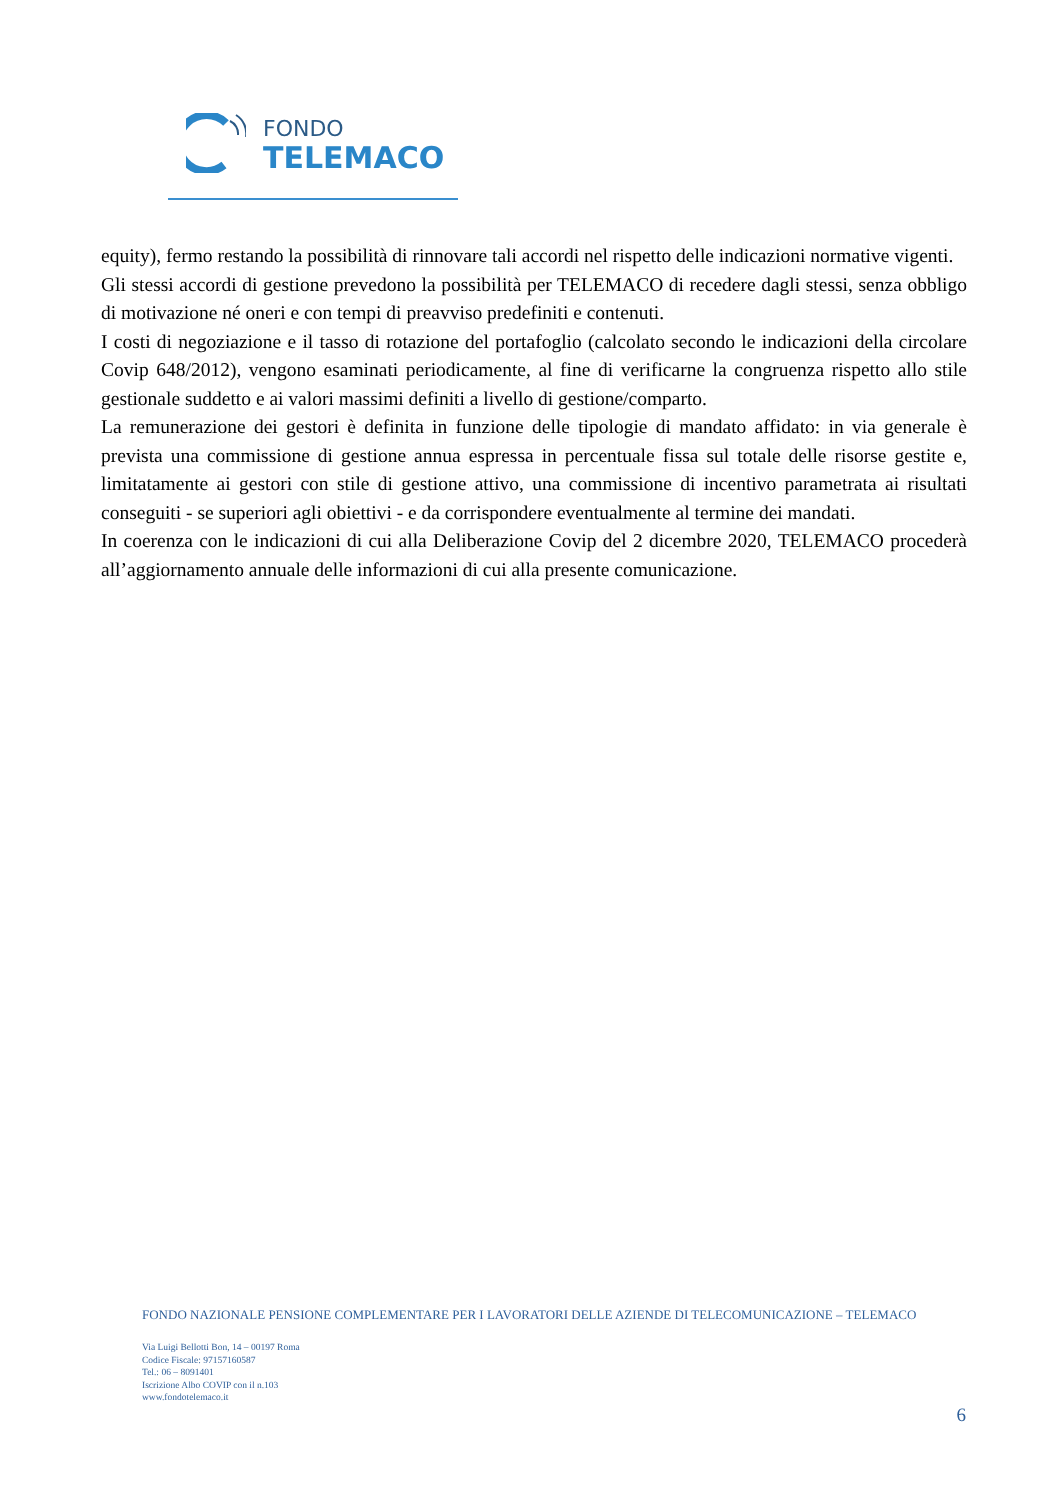FONDO
TELEMACO
equity), fermo restando la possibilità di rinnovare tali accordi nel rispetto delle indicazioni normative vigenti.
Gli stessi accordi di gestione prevedono la possibilità per TELEMACO di recedere dagli stessi, senza obbligo di motivazione né oneri e con tempi di preavviso predefiniti e contenuti.
I costi di negoziazione e il tasso di rotazione del portafoglio (calcolato secondo le indicazioni della circolare Covip 648/2012), vengono esaminati periodicamente, al fine di verificarne la congruenza rispetto allo stile gestionale suddetto e ai valori massimi definiti a livello di gestione/comparto.
La remunerazione dei gestori è definita in funzione delle tipologie di mandato affidato: in via generale è prevista una commissione di gestione annua espressa in percentuale fissa sul totale delle risorse gestite e, limitatamente ai gestori con stile di gestione attivo, una commissione di incentivo parametrata ai risultati conseguiti - se superiori agli obiettivi - e da corrispondere eventualmente al termine dei mandati.
In coerenza con le indicazioni di cui alla Deliberazione Covip del 2 dicembre 2020, TELEMACO procederà all’aggiornamento annuale delle informazioni di cui alla presente comunicazione.
FONDO NAZIONALE PENSIONE COMPLEMENTARE PER I LAVORATORI DELLE AZIENDE DI TELECOMUNICAZIONE – TELEMACO
Via Luigi Bellotti Bon, 14 – 00197 Roma
Codice Fiscale: 97157160587
Tel.: 06 – 8091401
Iscrizione Albo COVIP con il n.103
www.fondotelemaco.it
6